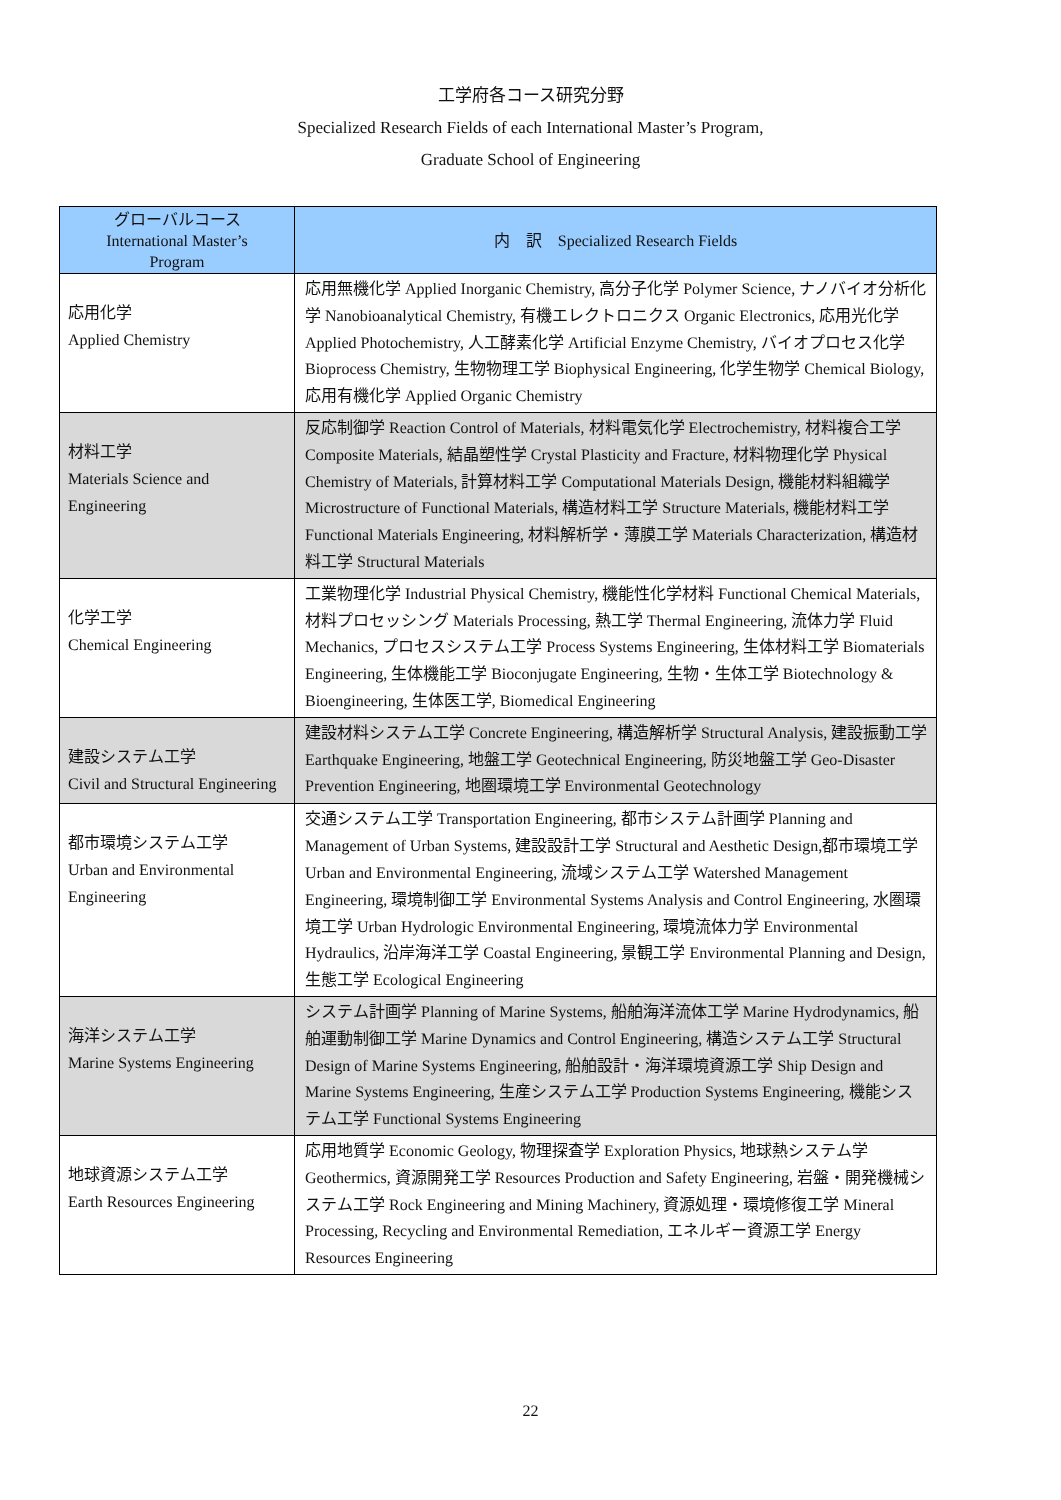工学府各コース研究分野
Specialized Research Fields of each International Master’s Program,
Graduate School of Engineering
| グローバルコース International Master’s Program | 内 訳 Specialized Research Fields |
| --- | --- |
| 応用化学 Applied Chemistry | 応用無機化学 Applied Inorganic Chemistry, 高分子化学 Polymer Science, ナノバイオ分析化学 Nanobioanalytical Chemistry, 有機エレクトロニクス Organic Electronics, 応用光化学 Applied Photochemistry, 人工酵素化学 Artificial Enzyme Chemistry, バイオプロセス化学 Bioprocess Chemistry, 生物物理工学 Biophysical Engineering, 化学生物学 Chemical Biology, 応用有機化学 Applied Organic Chemistry |
| 材料工学 Materials Science and Engineering | 反応制御学 Reaction Control of Materials, 材料電気化学 Electrochemistry, 材料複合工学 Composite Materials, 結晶塑性学 Crystal Plasticity and Fracture, 材料物理化学 Physical Chemistry of Materials, 計算材料工学 Computational Materials Design, 機能材料組織学 Microstructure of Functional Materials, 構造材料工学 Structure Materials, 機能材料工学 Functional Materials Engineering, 材料解析学・薄膜工学 Materials Characterization, 構造材料工学 Structural Materials |
| 化学工学 Chemical Engineering | 工業物理化学 Industrial Physical Chemistry, 機能性化学材料 Functional Chemical Materials, 材料プロセッシング Materials Processing, 熱工学 Thermal Engineering, 流体力学 Fluid Mechanics, プロセスシステム工学 Process Systems Engineering, 生体材料工学 Biomaterials Engineering, 生体機能工学 Bioconjugate Engineering, 生物・生体工学 Biotechnology & Bioengineering, 生体医工学, Biomedical Engineering |
| 建設システム工学 Civil and Structural Engineering | 建設材料システム工学 Concrete Engineering, 構造解析学 Structural Analysis, 建設振動工学 Earthquake Engineering, 地盤工学 Geotechnical Engineering, 防災地盤工学 Geo-Disaster Prevention Engineering, 地圏環境工学 Environmental Geotechnology |
| 都市環境システム工学 Urban and Environmental Engineering | 交通システム工学 Transportation Engineering, 都市システム計画学 Planning and Management of Urban Systems, 建設設計工学 Structural and Aesthetic Design,都市環境工学 Urban and Environmental Engineering, 流域システム工学 Watershed Management Engineering, 環境制御工学 Environmental Systems Analysis and Control Engineering, 水圏環境工学 Urban Hydrologic Environmental Engineering, 環境流体力学 Environmental Hydraulics, 沿岸海洋工学 Coastal Engineering, 景観工学 Environmental Planning and Design, 生態工学 Ecological Engineering |
| 海洋システム工学 Marine Systems Engineering | システム計画学 Planning of Marine Systems, 船舶海洋流体工学 Marine Hydrodynamics, 船舶運動制御工学 Marine Dynamics and Control Engineering, 構造システム工学 Structural Design of Marine Systems Engineering, 船舶設計・海洋環境資源工学 Ship Design and Marine Systems Engineering, 生産システム工学 Production Systems Engineering, 機能システム工学 Functional Systems Engineering |
| 地球資源システム工学 Earth Resources Engineering | 応用地質学 Economic Geology, 物理探査学 Exploration Physics, 地球熱システム学 Geothermics, 資源開発工学 Resources Production and Safety Engineering, 岩盤・開発機械システム工学 Rock Engineering and Mining Machinery, 資源処理・環境修復工学 Mineral Processing, Recycling and Environmental Remediation, エネルギー資源工学 Energy Resources Engineering |
22